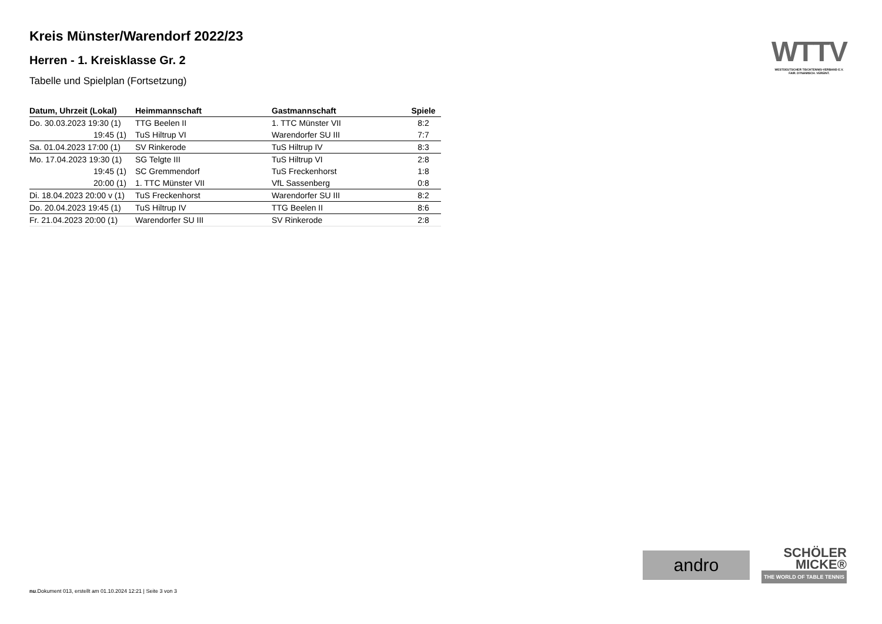Kreis Münster/Warendorf 2022/23
Herren - 1. Kreisklasse Gr. 2
Tabelle und Spielplan (Fortsetzung)
| Datum, Uhrzeit (Lokal) | Heimmannschaft | Gastmannschaft | Spiele |
| --- | --- | --- | --- |
| Do. 30.03.2023 19:30 (1) | TTG Beelen II | 1. TTC Münster VII | 8:2 |
| 19:45 (1) | TuS Hiltrup VI | Warendorfer SU III | 7:7 |
| Sa. 01.04.2023 17:00 (1) | SV Rinkerode | TuS Hiltrup IV | 8:3 |
| Mo. 17.04.2023 19:30 (1) | SG Telgte III | TuS Hiltrup VI | 2:8 |
| 19:45 (1) | SC Gremmendorf | TuS Freckenhorst | 1:8 |
| 20:00 (1) | 1. TTC Münster VII | VfL Sassenberg | 0:8 |
| Di. 18.04.2023 20:00 v (1) | TuS Freckenhorst | Warendorfer SU III | 8:2 |
| Do. 20.04.2023 19:45 (1) | TuS Hiltrup IV | TTG Beelen II | 8:6 |
| Fr. 21.04.2023 20:00 (1) | Warendorfer SU III | SV Rinkerode | 2:8 |
WTTV
WESTDEUTSCHER TISCHTENNIS-VERBAND E.V.
FAIR. DYNAMISCH. VEREINT.
andro
SCHÖLER
MICKE®
THE WORLD OF TABLE TENNIS
nu.Dokument 013, erstellt am 01.10.2024 12:21 | Seite 3 von 3